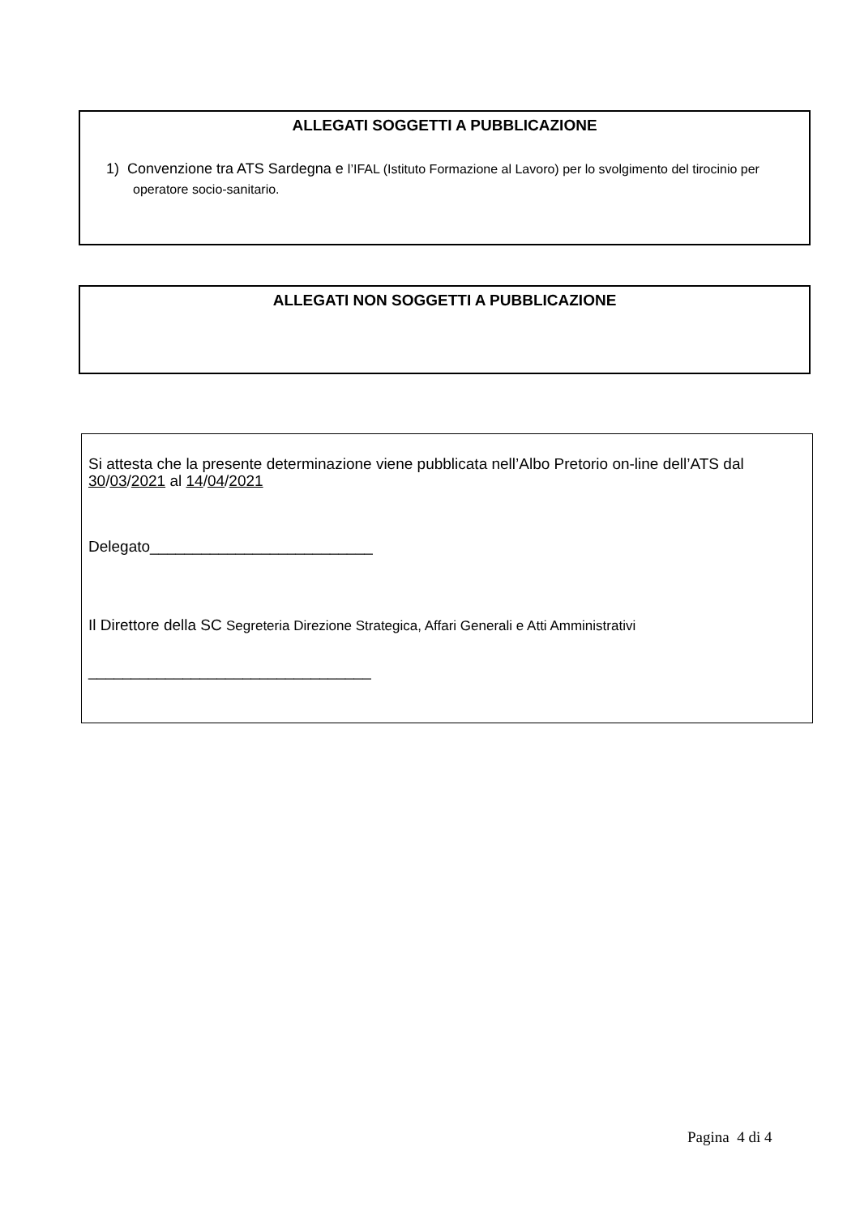ALLEGATI SOGGETTI A PUBBLICAZIONE
1) Convenzione tra ATS Sardegna e l’IFAL (Istituto Formazione al Lavoro) per lo svolgimento del tirocinio per operatore socio-sanitario.
ALLEGATI NON SOGGETTI A PUBBLICAZIONE
Si attesta che la presente determinazione viene pubblicata nell’Albo Pretorio on-line dell’ATS dal 30/03/2021 al 14/04/2021
Delegato__________________________
Il Direttore della SC Segreteria Direzione Strategica, Affari Generali e Atti Amministrativi
_________________________________
Pagina 4 di 4